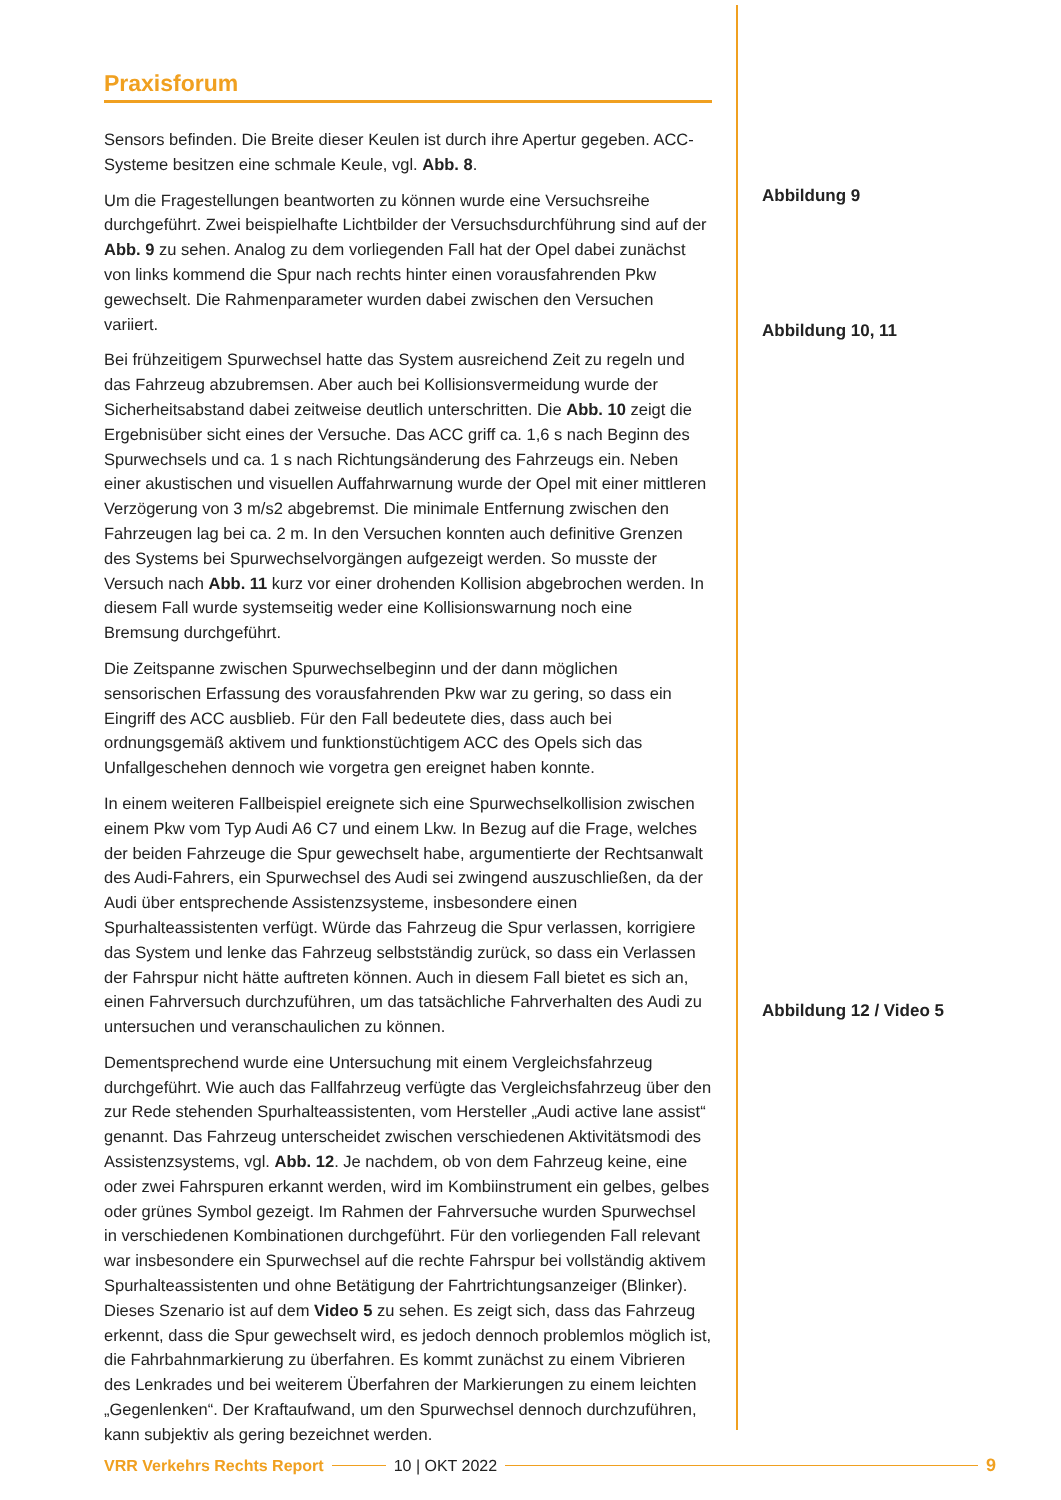Praxisforum
Sensors befinden. Die Breite dieser Keulen ist durch ihre Apertur gegeben. ACC-Systeme besitzen eine schmale Keule, vgl. Abb. 8.
Um die Fragestellungen beantworten zu können wurde eine Versuchsreihe durchgeführt. Zwei beispielhafte Lichtbilder der Versuchsdurchführung sind auf der Abb. 9 zu sehen. Analog zu dem vorliegenden Fall hat der Opel dabei zunächst von links kommend die Spur nach rechts hinter einen vorausfahrenden Pkw gewechselt. Die Rahmenparameter wurden dabei zwischen den Versuchen variiert.
Bei frühzeitigem Spurwechsel hatte das System ausreichend Zeit zu regeln und das Fahrzeug abzubremsen. Aber auch bei Kollisionsvermeidung wurde der Sicherheitsabstand dabei zeitweise deutlich unterschritten. Die Abb. 10 zeigt die Ergebnisüber sicht eines der Versuche. Das ACC griff ca. 1,6 s nach Beginn des Spurwechsels und ca. 1 s nach Richtungsänderung des Fahrzeugs ein. Neben einer akustischen und visuellen Auffahrwarnung wurde der Opel mit einer mittleren Verzögerung von 3 m/s2 abgebremst. Die minimale Entfernung zwischen den Fahrzeugen lag bei ca. 2 m. In den Versuchen konnten auch definitive Grenzen des Systems bei Spurwechselvorgängen aufgezeigt werden. So musste der Versuch nach Abb. 11 kurz vor einer drohenden Kollision abgebrochen werden. In diesem Fall wurde systemseitig weder eine Kollisionswarnung noch eine Bremsung durchgeführt.
Die Zeitspanne zwischen Spurwechselbeginn und der dann möglichen sensorischen Erfassung des vorausfahrenden Pkw war zu gering, so dass ein Eingriff des ACC ausblieb. Für den Fall bedeutete dies, dass auch bei ordnungsgemäß aktivem und funktionstüchtigem ACC des Opels sich das Unfallgeschehen dennoch wie vorgetra gen ereignet haben konnte.
In einem weiteren Fallbeispiel ereignete sich eine Spurwechselkollision zwischen einem Pkw vom Typ Audi A6 C7 und einem Lkw. In Bezug auf die Frage, welches der beiden Fahrzeuge die Spur gewechselt habe, argumentierte der Rechtsanwalt des Audi-Fahrers, ein Spurwechsel des Audi sei zwingend auszuschließen, da der Audi über entsprechende Assistenzsysteme, insbesondere einen Spurhalteassistenten verfügt. Würde das Fahrzeug die Spur verlassen, korrigiere das System und lenke das Fahrzeug selbstständig zurück, so dass ein Verlassen der Fahrspur nicht hätte auftreten können. Auch in diesem Fall bietet es sich an, einen Fahrversuch durchzuführen, um das tatsächliche Fahrverhalten des Audi zu untersuchen und veranschaulichen zu können.
Dementsprechend wurde eine Untersuchung mit einem Vergleichsfahrzeug durchgeführt. Wie auch das Fallfahrzeug verfügte das Vergleichsfahrzeug über den zur Rede stehenden Spurhalteassistenten, vom Hersteller „Audi active lane assist“ genannt. Das Fahrzeug unterscheidet zwischen verschiedenen Aktivitätsmodi des Assistenzsystems, vgl. Abb. 12. Je nachdem, ob von dem Fahrzeug keine, eine oder zwei Fahrspuren erkannt werden, wird im Kombiinstrument ein gelbes, gelbes oder grünes Symbol gezeigt. Im Rahmen der Fahrversuche wurden Spurwechsel in verschiedenen Kombinationen durchgeführt. Für den vorliegenden Fall relevant war insbesondere ein Spurwechsel auf die rechte Fahrspur bei vollständig aktivem Spurhalteassistenten und ohne Betätigung der Fahrtrichtungsanzeiger (Blinker). Dieses Szenario ist auf dem Video 5 zu sehen. Es zeigt sich, dass das Fahrzeug erkennt, dass die Spur gewechselt wird, es jedoch dennoch problemlos möglich ist, die Fahrbahnmarkierung zu überfahren. Es kommt zunächst zu einem Vibrieren des Lenkrades und bei weiterem Überfahren der Markierungen zu einem leichten „Gegenlenken“. Der Kraftaufwand, um den Spurwechsel dennoch durchzuführen, kann subjektiv als gering bezeichnet werden.
Abbildung 9
Abbildung 10, 11
Abbildung 12 / Video 5
VRR Verkehrs Rechts Report 10 | OKT 2022 9